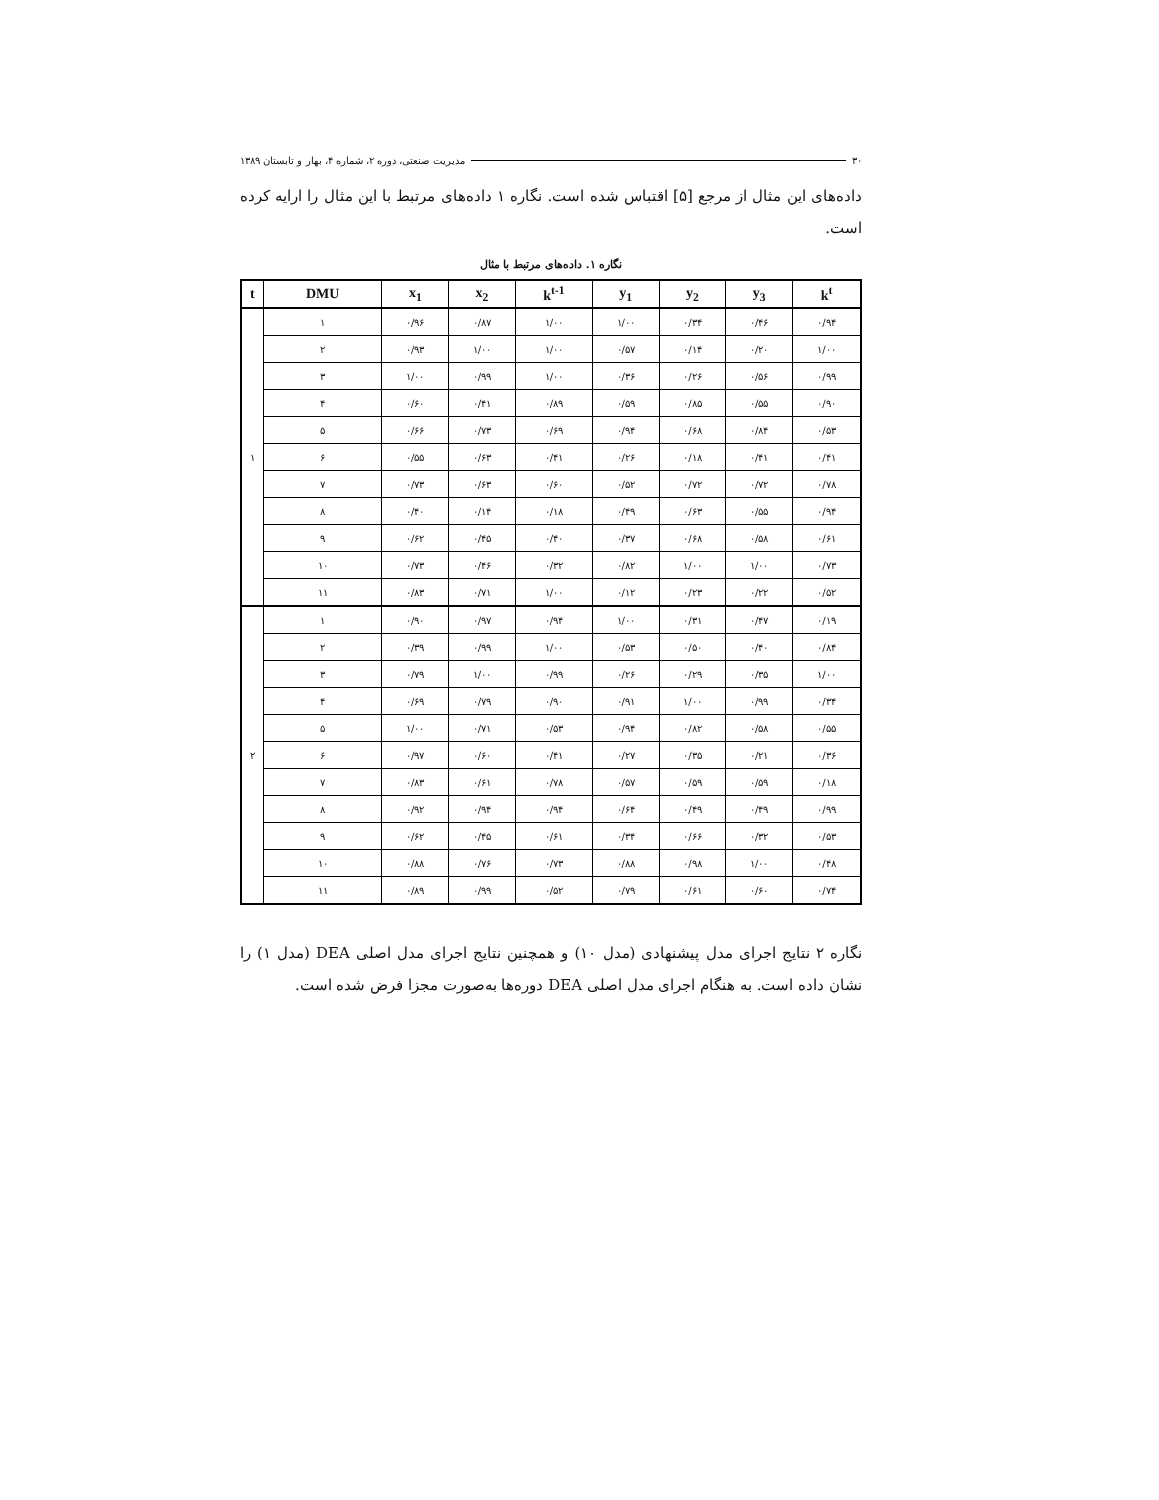۳۰ مدیریت صنعتی، دوره ۲، شماره ۴، بهار و تابستان ۱۳۸۹
داده‌های این مثال از مرجع [۵] اقتباس شده است. نگاره ۱ داده‌های مرتبط با این مثال را ارایه کرده است.
نگاره ۱. داده‌های مرتبط با مثال
| t | DMU | x<sub>1</sub> | x<sub>2</sub> | k<sup>t-1</sup> | y<sub>1</sub> | y<sub>2</sub> | y<sub>3</sub> | k<sup>t</sup> |
| --- | --- | --- | --- | --- | --- | --- | --- | --- |
| ۱ | ۱ | ۰/۹۶ | ۰/۸۷ | ۱/۰۰ | ۱/۰۰ | ۰/۳۴ | ۰/۴۶ | ۰/۹۴ |
| | ۲ | ۰/۹۳ | ۱/۰۰ | ۱/۰۰ | ۰/۵۷ | ۰/۱۴ | ۰/۲۰ | ۱/۰۰ |
| | ۳ | ۱/۰۰ | ۰/۹۹ | ۱/۰۰ | ۰/۳۶ | ۰/۲۶ | ۰/۵۶ | ۰/۹۹ |
| | ۴ | ۰/۶۰ | ۰/۴۱ | ۰/۸۹ | ۰/۵۹ | ۰/۸۵ | ۰/۵۵ | ۰/۹۰ |
| | ۵ | ۰/۶۶ | ۰/۷۳ | ۰/۶۹ | ۰/۹۴ | ۰/۶۸ | ۰/۸۴ | ۰/۵۳ |
| | ۶ | ۰/۵۵ | ۰/۶۳ | ۰/۴۱ | ۰/۲۶ | ۰/۱۸ | ۰/۴۱ | ۰/۴۱ |
| | ۷ | ۰/۷۳ | ۰/۶۳ | ۰/۶۰ | ۰/۵۲ | ۰/۷۲ | ۰/۷۲ | ۰/۷۸ |
| | ۸ | ۰/۴۰ | ۰/۱۴ | ۰/۱۸ | ۰/۴۹ | ۰/۶۳ | ۰/۵۵ | ۰/۹۴ |
| | ۹ | ۰/۶۲ | ۰/۴۵ | ۰/۴۰ | ۰/۳۷ | ۰/۶۸ | ۰/۵۸ | ۰/۶۱ |
| | ۱۰ | ۰/۷۳ | ۰/۴۶ | ۰/۳۲ | ۰/۸۲ | ۱/۰۰ | ۱/۰۰ | ۰/۷۳ |
| | ۱۱ | ۰/۸۳ | ۰/۷۱ | ۱/۰۰ | ۰/۱۲ | ۰/۲۳ | ۰/۲۲ | ۰/۵۲ |
| ۲ | ۱ | ۰/۹۰ | ۰/۹۷ | ۰/۹۴ | ۱/۰۰ | ۰/۳۱ | ۰/۴۷ | ۰/۱۹ |
| | ۲ | ۰/۳۹ | ۰/۹۹ | ۱/۰۰ | ۰/۵۳ | ۰/۵۰ | ۰/۴۰ | ۰/۸۴ |
| | ۳ | ۰/۷۹ | ۱/۰۰ | ۰/۹۹ | ۰/۲۶ | ۰/۲۹ | ۰/۳۵ | ۱/۰۰ |
| | ۴ | ۰/۶۹ | ۰/۷۹ | ۰/۹۰ | ۰/۹۱ | ۱/۰۰ | ۰/۹۹ | ۰/۳۴ |
| | ۵ | ۱/۰۰ | ۰/۷۱ | ۰/۵۳ | ۰/۹۴ | ۰/۸۲ | ۰/۵۸ | ۰/۵۵ |
| | ۶ | ۰/۹۷ | ۰/۶۰ | ۰/۴۱ | ۰/۲۷ | ۰/۳۵ | ۰/۲۱ | ۰/۳۶ |
| | ۷ | ۰/۸۳ | ۰/۶۱ | ۰/۷۸ | ۰/۵۷ | ۰/۵۹ | ۰/۵۹ | ۰/۱۸ |
| | ۸ | ۰/۹۲ | ۰/۹۴ | ۰/۹۴ | ۰/۶۴ | ۰/۴۹ | ۰/۴۹ | ۰/۹۹ |
| | ۹ | ۰/۶۲ | ۰/۴۵ | ۰/۶۱ | ۰/۳۴ | ۰/۶۶ | ۰/۳۲ | ۰/۵۳ |
| | ۱۰ | ۰/۸۸ | ۰/۷۶ | ۰/۷۳ | ۰/۸۸ | ۰/۹۸ | ۱/۰۰ | ۰/۴۸ |
| | ۱۱ | ۰/۸۹ | ۰/۹۹ | ۰/۵۲ | ۰/۷۹ | ۰/۶۱ | ۰/۶۰ | ۰/۷۴ |
نگاره ۲ نتایج اجرای مدل پیشنهادی (مدل ۱۰) و همچنین نتایج اجرای مدل اصلی DEA (مدل ۱) را نشان داده است. به هنگام اجرای مدل اصلی DEA دوره‌ها به‌صورت مجزا فرض شده است.